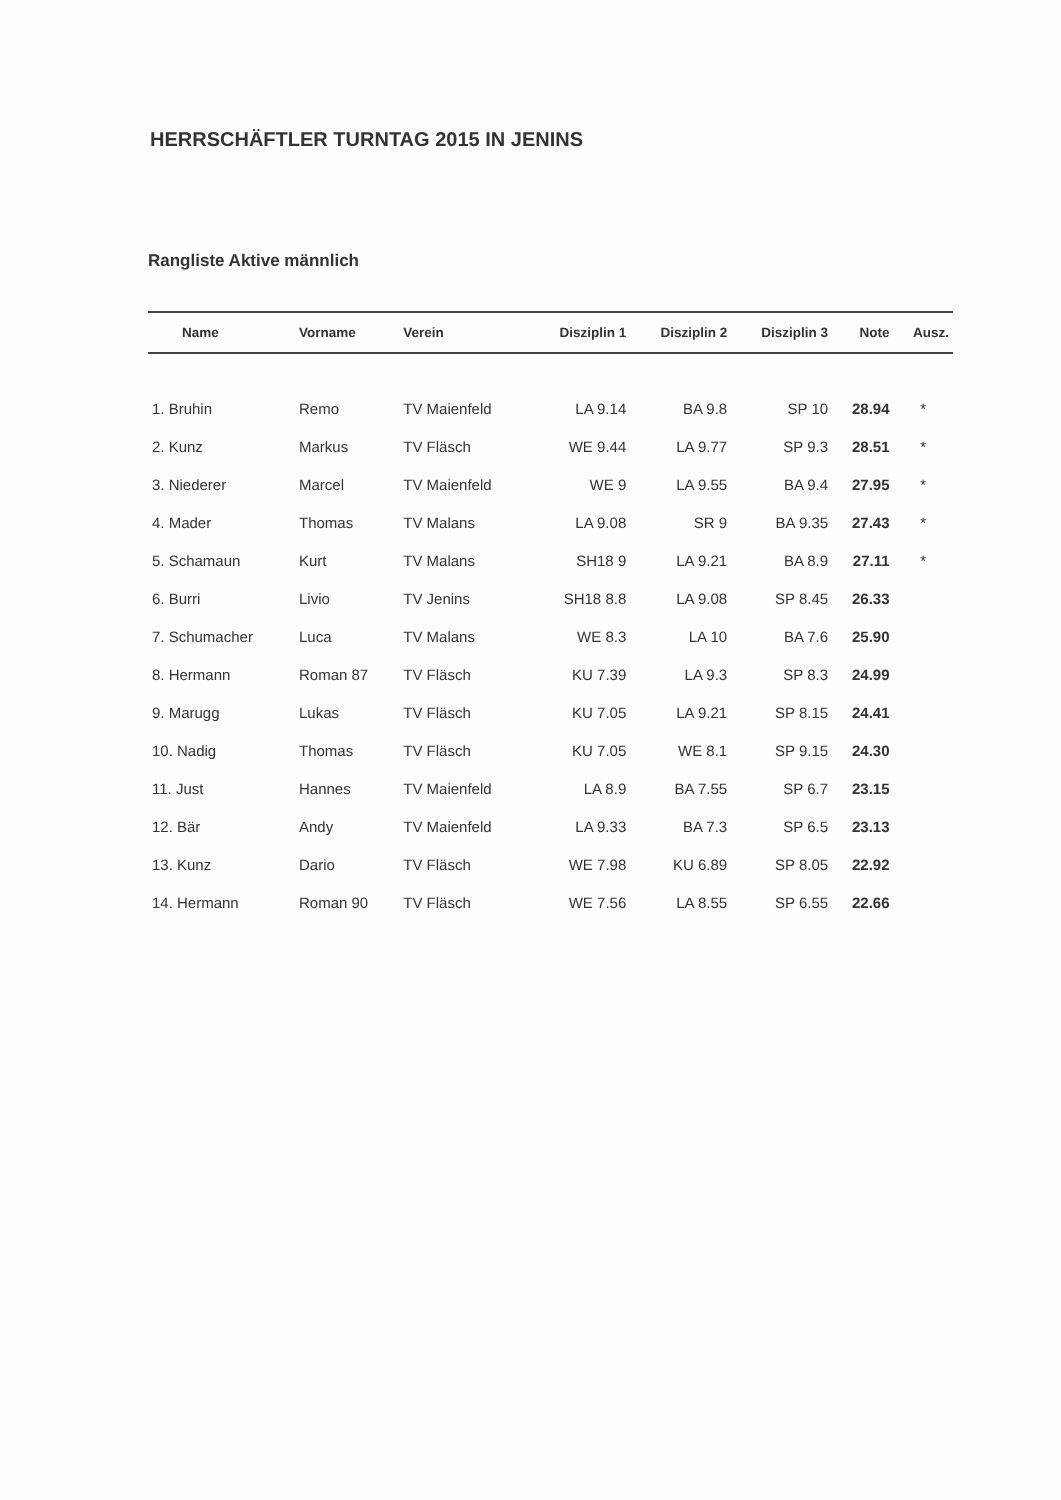HERRSCHÄFTLER TURNTAG 2015 IN JENINS
Rangliste Aktive männlich
| Name | Vorname | Verein | Disziplin 1 | Disziplin 2 | Disziplin 3 | Note | Ausz. |
| --- | --- | --- | --- | --- | --- | --- | --- |
| 1. Bruhin | Remo | TV Maienfeld | LA 9.14 | BA 9.8 | SP 10 | 28.94 | * |
| 2. Kunz | Markus | TV Fläsch | WE 9.44 | LA 9.77 | SP 9.3 | 28.51 | * |
| 3. Niederer | Marcel | TV Maienfeld | WE 9 | LA 9.55 | BA 9.4 | 27.95 | * |
| 4. Mader | Thomas | TV Malans | LA 9.08 | SR 9 | BA 9.35 | 27.43 | * |
| 5. Schamaun | Kurt | TV Malans | SH18 9 | LA 9.21 | BA 8.9 | 27.11 | * |
| 6. Burri | Livio | TV Jenins | SH18 8.8 | LA 9.08 | SP 8.45 | 26.33 | |
| 7. Schumacher | Luca | TV Malans | WE 8.3 | LA 10 | BA 7.6 | 25.90 | |
| 8. Hermann | Roman 87 | TV Fläsch | KU 7.39 | LA 9.3 | SP 8.3 | 24.99 | |
| 9. Marugg | Lukas | TV Fläsch | KU 7.05 | LA 9.21 | SP 8.15 | 24.41 | |
| 10. Nadig | Thomas | TV Fläsch | KU 7.05 | WE 8.1 | SP 9.15 | 24.30 | |
| 11. Just | Hannes | TV Maienfeld | LA 8.9 | BA 7.55 | SP 6.7 | 23.15 | |
| 12. Bär | Andy | TV Maienfeld | LA 9.33 | BA 7.3 | SP 6.5 | 23.13 | |
| 13. Kunz | Dario | TV Fläsch | WE 7.98 | KU 6.89 | SP 8.05 | 22.92 | |
| 14. Hermann | Roman 90 | TV Fläsch | WE 7.56 | LA 8.55 | SP 6.55 | 22.66 | |